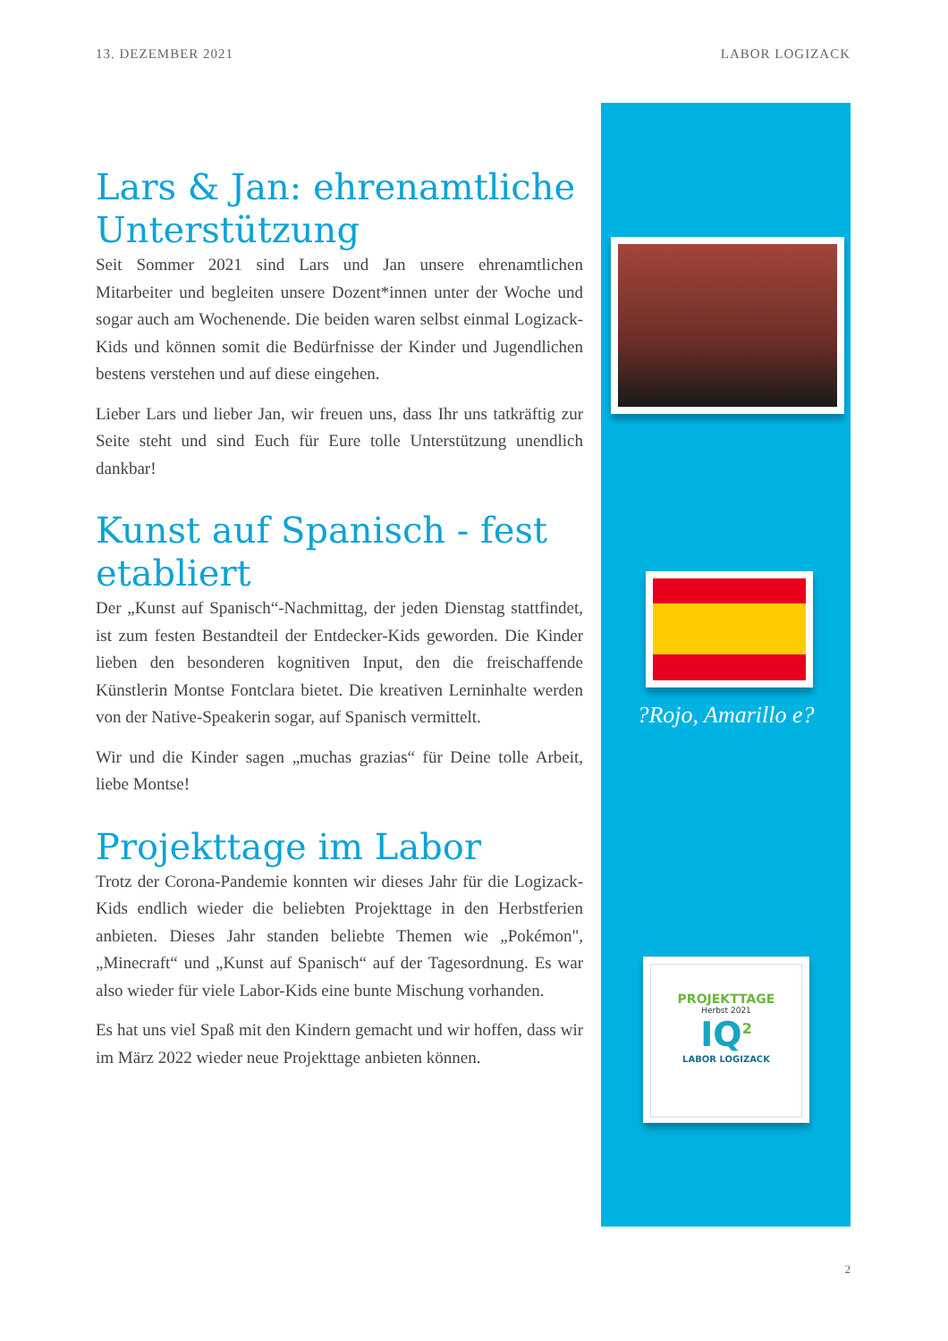13. DEZEMBER 2021 LABOR LOGIZACK
Lars & Jan: ehrenamtliche Unterstützung
Seit Sommer 2021 sind Lars und Jan unsere ehrenamtlichen Mitarbeiter und begleiten unsere Dozent*innen unter der Woche und sogar auch am Wochenende. Die beiden waren selbst einmal Logizack-Kids und können somit die Bedürfnisse der Kinder und Jugendlichen bestens verstehen und auf diese eingehen.
Lieber Lars und lieber Jan, wir freuen uns, dass Ihr uns tatkräftig zur Seite steht und sind Euch für Eure tolle Unterstützung unendlich dankbar!
Kunst auf Spanisch - fest etabliert
Der „Kunst auf Spanisch“-Nachmittag, der jeden Dienstag stattfindet, ist zum festen Bestandteil der Entdecker-Kids geworden. Die Kinder lieben den besonderen kognitiven Input, den die freischaffende Künstlerin Montse Fontclara bietet. Die kreativen Lerninhalte werden von der Native-Speakerin sogar, auf Spanisch vermittelt.
Wir und die Kinder sagen „muchas grazias“ für Deine tolle Arbeit, liebe Montse!
Projekttage im Labor
Trotz der Corona-Pandemie konnten wir dieses Jahr für die Logizack-Kids endlich wieder die beliebten Projekttage in den Herbstferien anbieten. Dieses Jahr standen beliebte Themen wie „Pokémon", „Minecraft“ und „Kunst auf Spanisch“ auf der Tagesordnung. Es war also wieder für viele Labor-Kids eine bunte Mischung vorhanden.
Es hat uns viel Spaß mit den Kindern gemacht und wir hoffen, dass wir im März 2022 wieder neue Projekttage anbieten können.
?Rojo, Amarillo e?
PROJEKTTAGE
Herbst 2021
IQ<sup>2</sup>
LABOR LOGIZACK
2